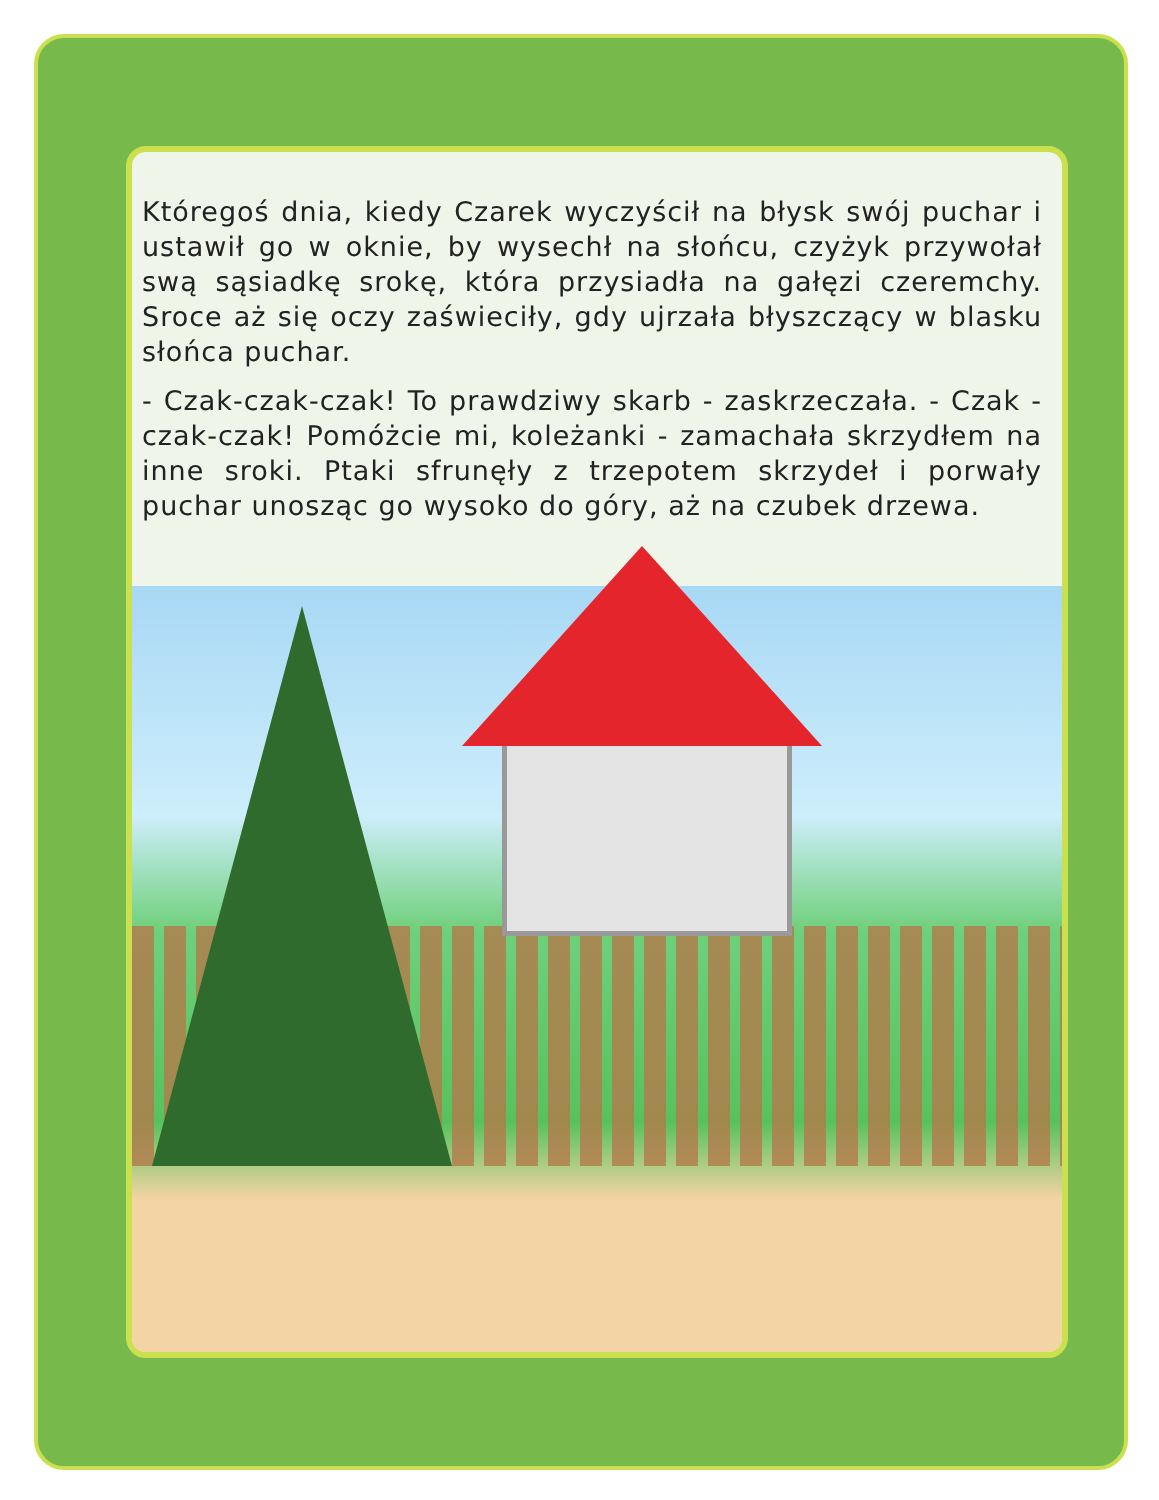Któregoś dnia, kiedy Czarek wyczyścił na błysk swój puchar i ustawił go w oknie, by wysechł na słońcu, czyżyk przywołał swą sąsiadkę srokę, która przysiadła na gałęzi czeremchy. Sroce aż się oczy zaświeciły, gdy ujrzała błyszczący w blasku słońca puchar.
- Czak-czak-czak! To prawdziwy skarb - zaskrzeczała. - Czak - czak-czak! Pomóżcie mi, koleżanki - zamachała skrzydłem na inne sroki. Ptaki sfrunęły z trzepotem skrzydeł i porwały puchar unosząc go wysoko do góry, aż na czubek drzewa.